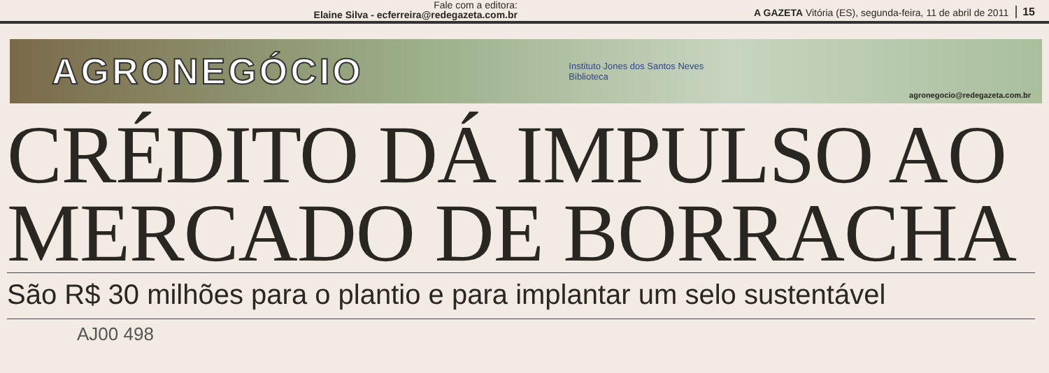Fale com a editora:
Elaine Silva - ecferreira@redegazeta.com.br
A GAZETA Vitória (ES), segunda-feira, 11 de abril de 2011 15
AGRONEGÓCIO
Instituto Jones dos Santos Neves
Biblioteca
agronegocio@redegazeta.com.br
CRÉDITO DÁ IMPULSO AO MERCADO DE BORRACHA
São R$ 30 milhões para o plantio e para implantar um selo sustentável
AJ00 498